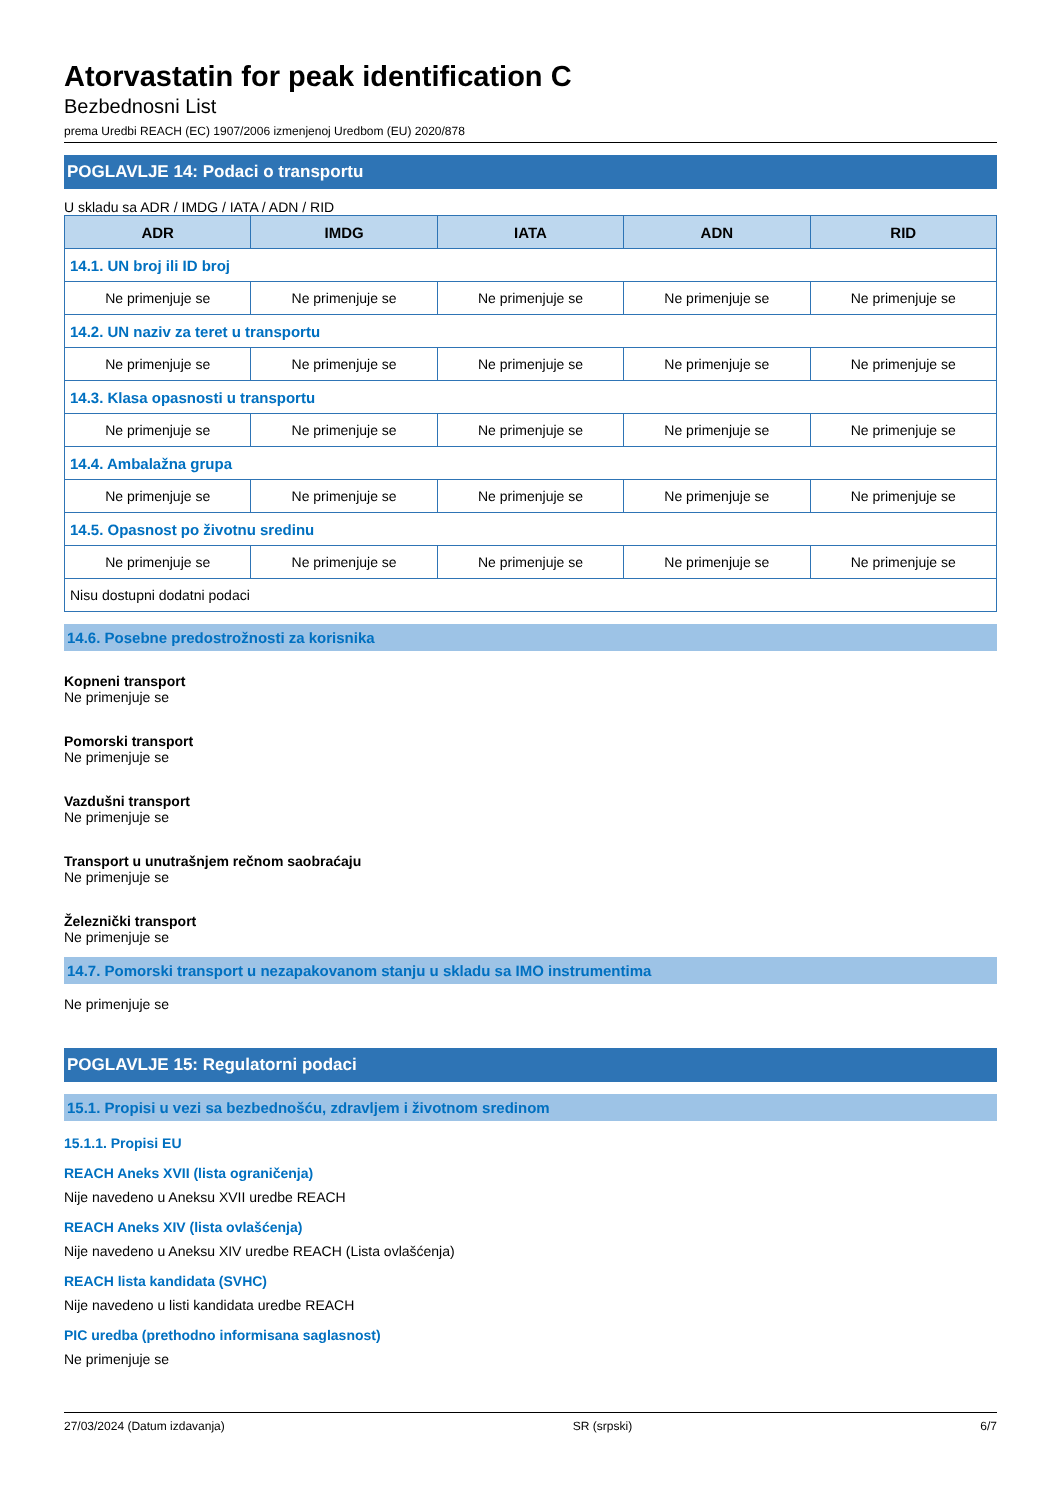Atorvastatin for peak identification C
Bezbednosni List
prema Uredbi REACH (EC) 1907/2006 izmenjenoj Uredbom (EU) 2020/878
POGLAVLJE 14: Podaci o transportu
U skladu sa ADR / IMDG / IATA / ADN / RID
| ADR | IMDG | IATA | ADN | RID |
| --- | --- | --- | --- | --- |
| 14.1. UN broj ili ID broj | | | | |
| Ne primenjuje se | Ne primenjuje se | Ne primenjuje se | Ne primenjuje se | Ne primenjuje se |
| 14.2. UN naziv za teret u transportu | | | | |
| Ne primenjuje se | Ne primenjuje se | Ne primenjuje se | Ne primenjuje se | Ne primenjuje se |
| 14.3. Klasa opasnosti u transportu | | | | |
| Ne primenjuje se | Ne primenjuje se | Ne primenjuje se | Ne primenjuje se | Ne primenjuje se |
| 14.4. Ambalažna grupa | | | | |
| Ne primenjuje se | Ne primenjuje se | Ne primenjuje se | Ne primenjuje se | Ne primenjuje se |
| 14.5. Opasnost po životnu sredinu | | | | |
| Ne primenjuje se | Ne primenjuje se | Ne primenjuje se | Ne primenjuje se | Ne primenjuje se |
| Nisu dostupni dodatni podaci | | | | |
14.6. Posebne predostrožnosti za korisnika
Kopneni transport
Ne primenjuje se
Pomorski transport
Ne primenjuje se
Vazdušni transport
Ne primenjuje se
Transport u unutrašnjem rečnom saobraćaju
Ne primenjuje se
Železnički transport
Ne primenjuje se
14.7. Pomorski transport u nezapakovanom stanju u skladu sa IMO instrumentima
Ne primenjuje se
POGLAVLJE 15: Regulatorni podaci
15.1. Propisi u vezi sa bezbednošću, zdravljem i životnom sredinom
15.1.1. Propisi EU
REACH Aneks XVII (lista ograničenja)
Nije navedeno u Aneksu XVII uredbe REACH
REACH Aneks XIV (lista ovlašćenja)
Nije navedeno u Aneksu XIV uredbe REACH (Lista ovlašćenja)
REACH lista kandidata (SVHC)
Nije navedeno u listi kandidata uredbe REACH
PIC uredba (prethodno informisana saglasnost)
Ne primenjuje se
27/03/2024 (Datum izdavanja) SR (srpski) 6/7